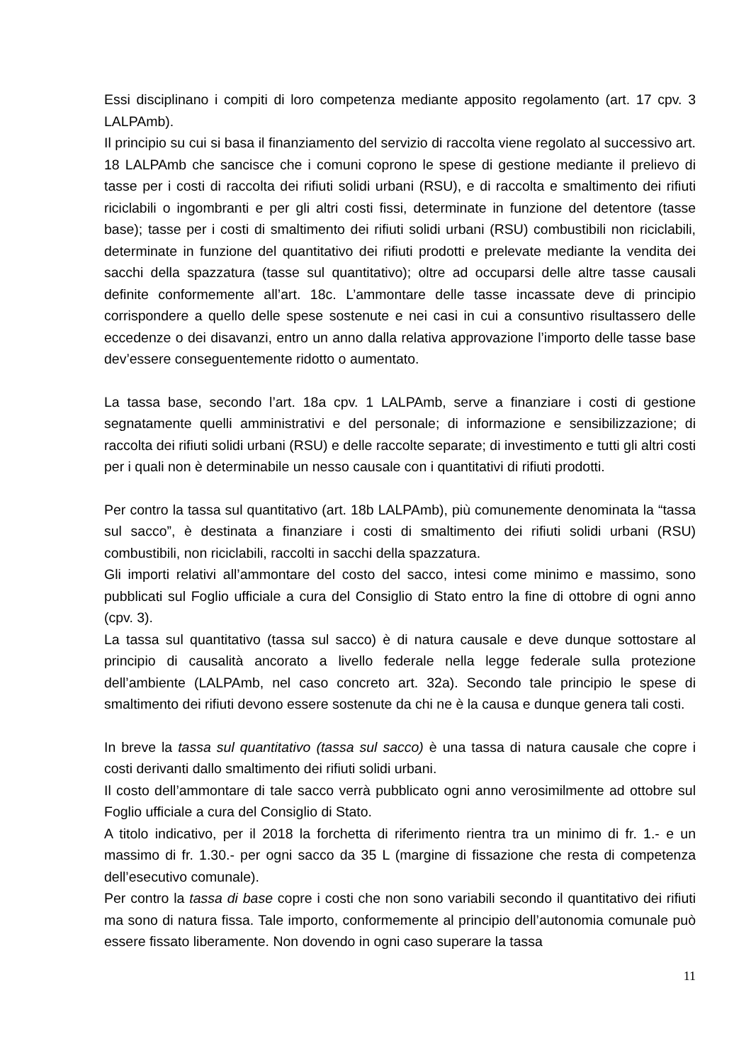Essi disciplinano i compiti di loro competenza mediante apposito regolamento (art. 17 cpv. 3 LALPAmb).
Il principio su cui si basa il finanziamento del servizio di raccolta viene regolato al successivo art. 18 LALPAmb che sancisce che i comuni coprono le spese di gestione mediante il prelievo di tasse per i costi di raccolta dei rifiuti solidi urbani (RSU), e di raccolta e smaltimento dei rifiuti riciclabili o ingombranti e per gli altri costi fissi, determinate in funzione del detentore (tasse base); tasse per i costi di smaltimento dei rifiuti solidi urbani (RSU) combustibili non riciclabili, determinate in funzione del quantitativo dei rifiuti prodotti e prelevate mediante la vendita dei sacchi della spazzatura (tasse sul quantitativo); oltre ad occuparsi delle altre tasse causali definite conformemente all’art. 18c. L’ammontare delle tasse incassate deve di principio corrispondere a quello delle spese sostenute e nei casi in cui a consuntivo risultassero delle eccedenze o dei disavanzi, entro un anno dalla relativa approvazione l’importo delle tasse base dev’essere conseguentemente ridotto o aumentato.
La tassa base, secondo l’art. 18a cpv. 1 LALPAmb, serve a finanziare i costi di gestione segnatamente quelli amministrativi e del personale; di informazione e sensibilizzazione; di raccolta dei rifiuti solidi urbani (RSU) e delle raccolte separate; di investimento e tutti gli altri costi per i quali non è determinabile un nesso causale con i quantitativi di rifiuti prodotti.
Per contro la tassa sul quantitativo (art. 18b LALPAmb), più comunemente denominata la “tassa sul sacco”, è destinata a finanziare i costi di smaltimento dei rifiuti solidi urbani (RSU) combustibili, non riciclabili, raccolti in sacchi della spazzatura.
Gli importi relativi all’ammontare del costo del sacco, intesi come minimo e massimo, sono pubblicati sul Foglio ufficiale a cura del Consiglio di Stato entro la fine di ottobre di ogni anno (cpv. 3).
La tassa sul quantitativo (tassa sul sacco) è di natura causale e deve dunque sottostare al principio di causalità ancorato a livello federale nella legge federale sulla protezione dell’ambiente (LALPAmb, nel caso concreto art. 32a). Secondo tale principio le spese di smaltimento dei rifiuti devono essere sostenute da chi ne è la causa e dunque genera tali costi.
In breve la tassa sul quantitativo (tassa sul sacco) è una tassa di natura causale che copre i costi derivanti dallo smaltimento dei rifiuti solidi urbani.
Il costo dell’ammontare di tale sacco verrà pubblicato ogni anno verosimilmente ad ottobre sul Foglio ufficiale a cura del Consiglio di Stato.
A titolo indicativo, per il 2018 la forchetta di riferimento rientra tra un minimo di fr. 1.- e un massimo di fr. 1.30.- per ogni sacco da 35 L (margine di fissazione che resta di competenza dell’esecutivo comunale).
Per contro la tassa di base copre i costi che non sono variabili secondo il quantitativo dei rifiuti ma sono di natura fissa. Tale importo, conformemente al principio dell’autonomia comunale può essere fissato liberamente. Non dovendo in ogni caso superare la tassa
11